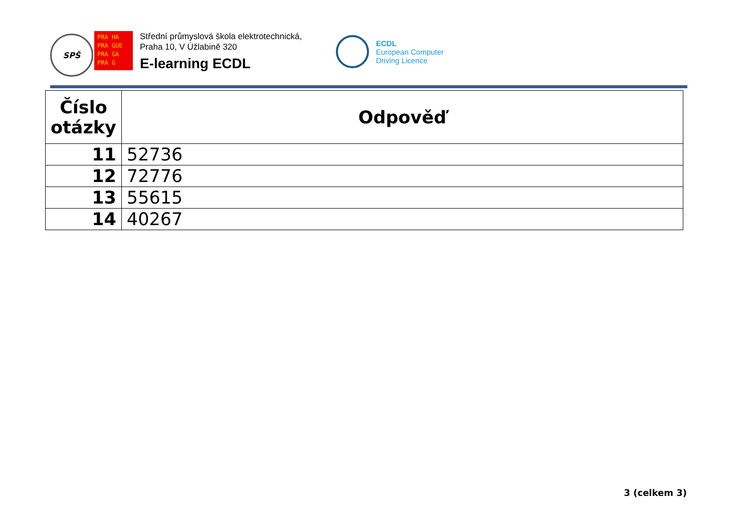SPŠ
PRA HA
PRA GUE
PRA GA
PRA G
Střední průmyslová škola elektrotechnická,
Praha 10, V Úžlabině 320
E-learning ECDL
ECDL
European Computer
Driving Licence
| Číslo otázky | Odpověď |
| --- | --- |
| 11 | 52736 |
| 12 | 72776 |
| 13 | 55615 |
| 14 | 40267 |
3 (celkem 3)